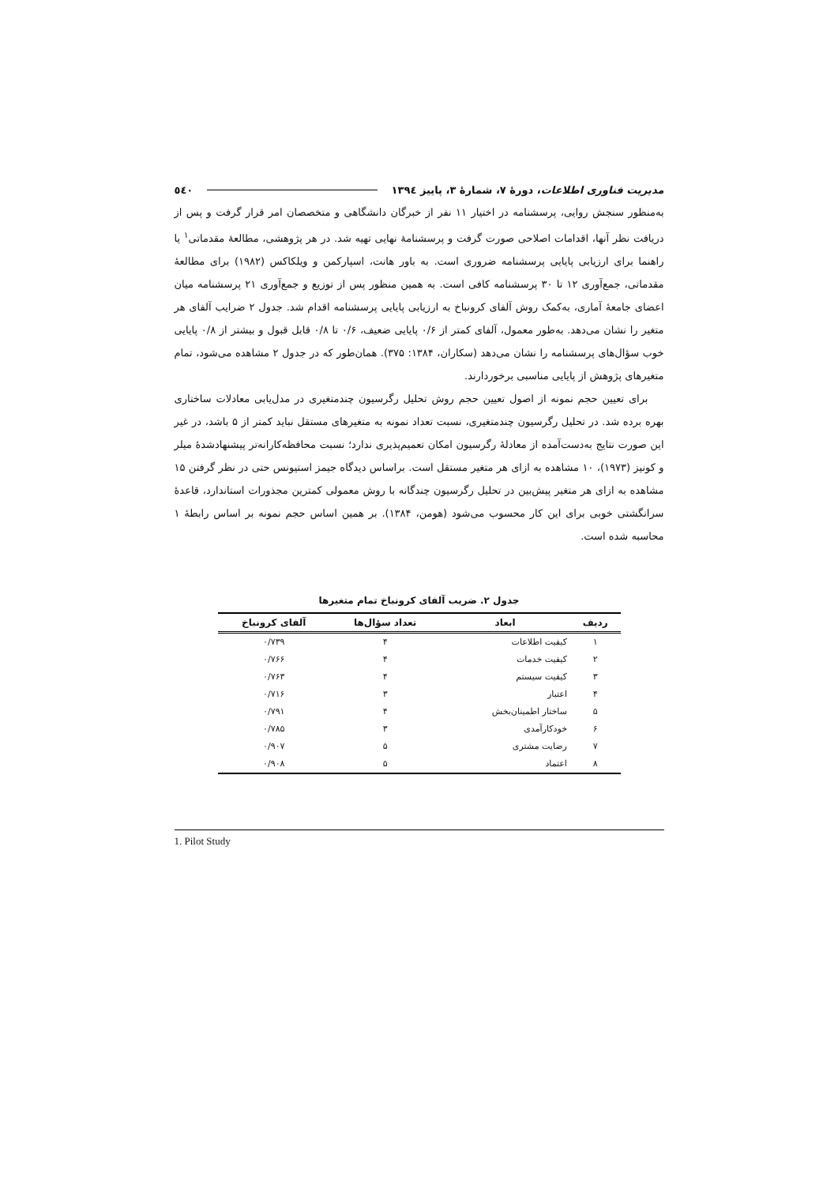مدیریت فناوری اطلاعات، دورهٔ ۷، شمارهٔ ۳، پاییز ۱۳۹٤ ٥٤٠
به‌منظور سنجش روایی، پرسشنامه در اختیار ۱۱ نفر از خبرگان دانشگاهی و متخصصان امر قرار گرفت و پس از دریافت نظر آنها، اقدامات اصلاحی صورت گرفت و پرسشنامهٔ نهایی تهیه شد. در هر پژوهشی، مطالعهٔ مقدماتی<sup>۱</sup> یا راهنما برای ارزیابی پایایی پرسشنامه ضروری است. به باور هانت، اسپارکمن و ویلکاکس (۱۹۸۲) برای مطالعهٔ مقدماتی، جمع‌آوری ۱۲ تا ۳۰ پرسشنامه کافی است. به همین منظور پس از توزیع و جمع‌آوری ۲۱ پرسشنامه میان اعضای جامعهٔ آماری، به‌کمک روش آلفای کرونباخ به ارزیابی پایایی پرسشنامه اقدام شد. جدول ۲ ضرایب آلفای هر متغیر را نشان می‌دهد. به‌طور معمول، آلفای کمتر از ۰/۶ پایایی ضعیف، ۰/۶ تا ۰/۸ قابل قبول و بیشتر از ۰/۸ پایایی خوب سؤال‌های پرسشنامه را نشان می‌دهد (سکاران، ۱۳۸۴: ۳۷۵). همان‌طور که در جدول ۲ مشاهده می‌شود، تمام متغیرهای پژوهش از پایایی مناسبی برخوردارند.
برای تعیین حجم نمونه از اصول تعیین حجم روش تحلیل رگرسیون چندمتغیری در مدل‌یابی معادلات ساختاری بهره برده شد. در تحلیل رگرسیون چندمتغیری، نسبت تعداد نمونه به متغیرهای مستقل نباید کمتر از ۵ باشد، در غیر این صورت نتایج به‌دست‌آمده از معادلهٔ رگرسیون امکان تعمیم‌پذیری ندارد؛ نسبت محافظه‌کارانه‌تر پیشنهادشدهٔ میلر و کونیز (۱۹۷۳)، ۱۰ مشاهده به ازای هر متغیر مستقل است. براساس دیدگاه جیمز استیونس حتی در نظر گرفتن ۱۵ مشاهده به ازای هر متغیر پیش‌بین در تحلیل رگرسیون چندگانه با روش معمولی کمترین مجذورات استاندارد، قاعدهٔ سرانگشتی خوبی برای این کار محسوب می‌شود (هومن، ۱۳۸۴). بر همین اساس حجم نمونه بر اساس رابطهٔ ۱ محاسبه شده است.
جدول ۲. ضریب آلفای کرونباخ تمام متغیرها
| ردیف | ابعاد | تعداد سؤال‌ها | آلفای کرونباخ |
| --- | --- | --- | --- |
| ۱ | کیفیت اطلاعات | ۴ | ۰/۷۳۹ |
| ۲ | کیفیت خدمات | ۴ | ۰/۷۶۶ |
| ۳ | کیفیت سیستم | ۴ | ۰/۷۶۳ |
| ۴ | اعتبار | ۳ | ۰/۷۱۶ |
| ۵ | ساختار اطمینان‌بخش | ۴ | ۰/۷۹۱ |
| ۶ | خودکارآمدی | ۳ | ۰/۷۸۵ |
| ۷ | رضایت مشتری | ۵ | ۰/۹۰۷ |
| ۸ | اعتماد | ۵ | ۰/۹۰۸ |
1. Pilot Study